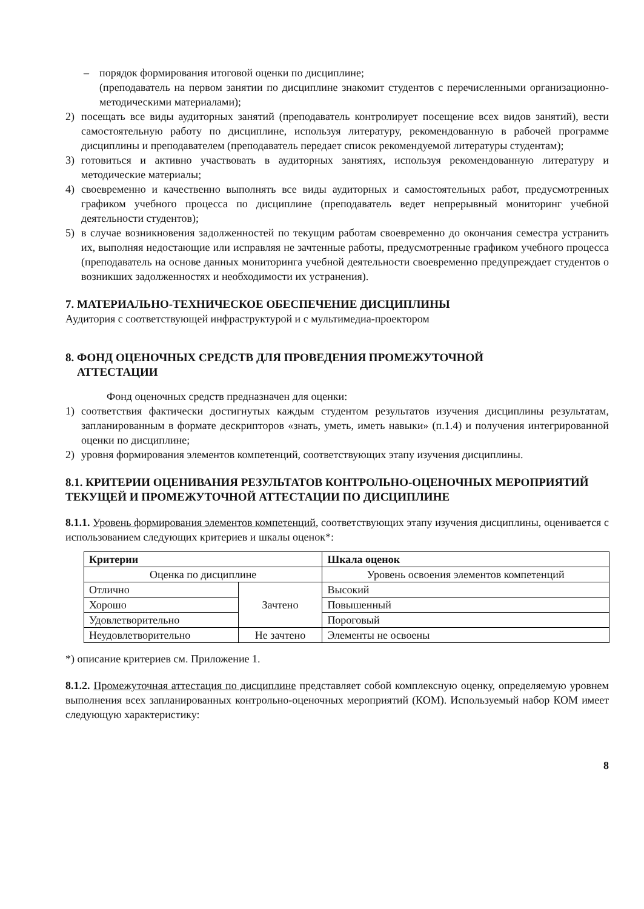– порядок формирования итоговой оценки по дисциплине;
(преподаватель на первом занятии по дисциплине знакомит студентов с перечисленными организационно-методическими материалами);
2) посещать все виды аудиторных занятий (преподаватель контролирует посещение всех видов занятий), вести самостоятельную работу по дисциплине, используя литературу, рекомендованную в рабочей программе дисциплины и преподавателем (преподаватель передает список рекомендуемой литературы студентам);
3) готовиться и активно участвовать в аудиторных занятиях, используя рекомендованную литературу и методические материалы;
4) своевременно и качественно выполнять все виды аудиторных и самостоятельных работ, предусмотренных графиком учебного процесса по дисциплине (преподаватель ведет непрерывный мониторинг учебной деятельности студентов);
5) в случае возникновения задолженностей по текущим работам своевременно до окончания семестра устранить их, выполняя недостающие или исправляя не зачтенные работы, предусмотренные графиком учебного процесса (преподаватель на основе данных мониторинга учебной деятельности своевременно предупреждает студентов о возникших задолженностях и необходимости их устранения).
7. МАТЕРИАЛЬНО-ТЕХНИЧЕСКОЕ ОБЕСПЕЧЕНИЕ ДИСЦИПЛИНЫ
Аудитория с соответствующей инфраструктурой и с мультимедиа-проектором
8. ФОНД ОЦЕНОЧНЫХ СРЕДСТВ ДЛЯ ПРОВЕДЕНИЯ ПРОМЕЖУТОЧНОЙ
АТТЕСТАЦИИ
Фонд оценочных средств предназначен для оценки:
1) соответствия фактически достигнутых каждым студентом результатов изучения дисциплины результатам, запланированным в формате дескрипторов «знать, уметь, иметь навыки» (п.1.4) и получения интегрированной оценки по дисциплине;
2) уровня формирования элементов компетенций, соответствующих этапу изучения дисциплины.
8.1. КРИТЕРИИ ОЦЕНИВАНИЯ РЕЗУЛЬТАТОВ КОНТРОЛЬНО-ОЦЕНОЧНЫХ МЕРОПРИЯТИЙ ТЕКУЩЕЙ И ПРОМЕЖУТОЧНОЙ АТТЕСТАЦИИ ПО ДИСЦИПЛИНЕ
8.1.1. Уровень формирования элементов компетенций, соответствующих этапу изучения дисциплины, оценивается с использованием следующих критериев и шкалы оценок*:
| Критерии | | Шкала оценок |
| --- | --- | --- |
| Оценка по дисциплине | | Уровень освоения элементов компетенций |
| Отлично | Зачтено | Высокий |
| Хорошо | | Повышенный |
| Удовлетворительно | | Пороговый |
| Неудовлетворительно | Не зачтено | Элементы не освоены |
*) описание критериев см. Приложение 1.
8.1.2. Промежуточная аттестация по дисциплине представляет собой комплексную оценку, определяемую уровнем выполнения всех запланированных контрольно-оценочных мероприятий (КОМ). Используемый набор КОМ имеет следующую характеристику:
8